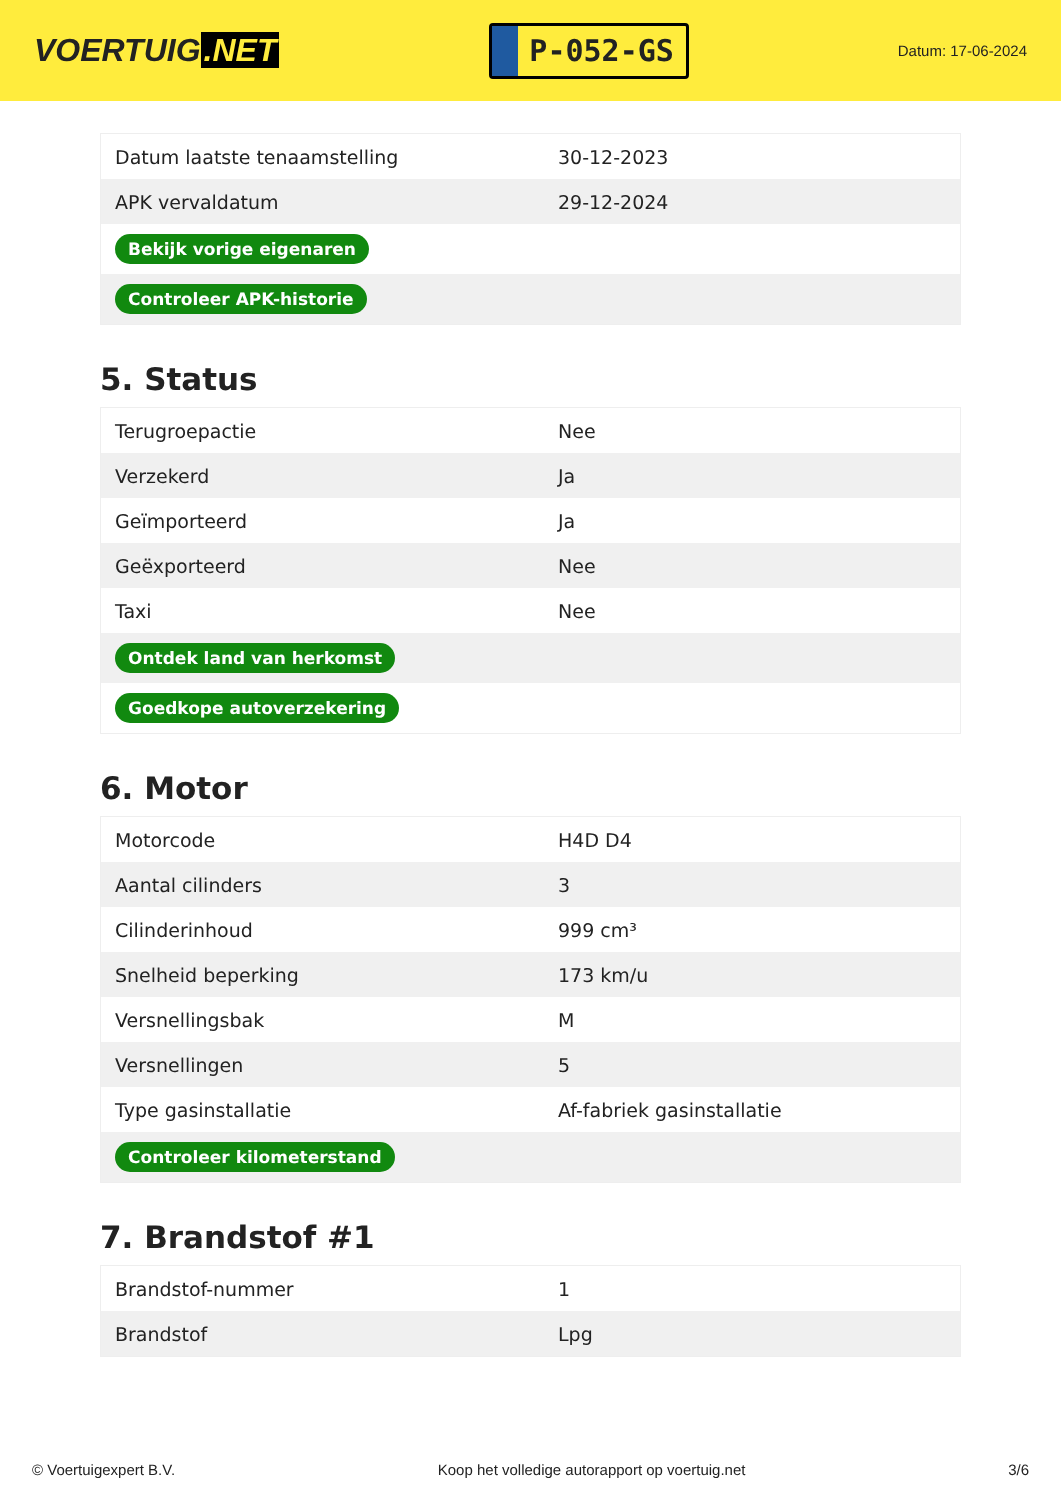VOERTUIG.NET
P-052-GS
Datum: 17-06-2024
| Datum laatste tenaamstelling | 30-12-2023 |
| APK vervaldatum | 29-12-2024 |
| Bekijk vorige eigenaren | |
| Controleer APK-historie | |
5. Status
| Terugroepactie | Nee |
| Verzekerd | Ja |
| Geïmporteerd | Ja |
| Geëxporteerd | Nee |
| Taxi | Nee |
| Ontdek land van herkomst | |
| Goedkope autoverzekering | |
6. Motor
| Motorcode | H4D D4 |
| Aantal cilinders | 3 |
| Cilinderinhoud | 999 cm³ |
| Snelheid beperking | 173 km/u |
| Versnellingsbak | M |
| Versnellingen | 5 |
| Type gasinstallatie | Af-fabriek gasinstallatie |
| Controleer kilometerstand | |
7. Brandstof #1
| Brandstof-nummer | 1 |
| Brandstof | Lpg |
© Voertuigexpert B.V. Koop het volledige autorapport op voertuig.net 3/6